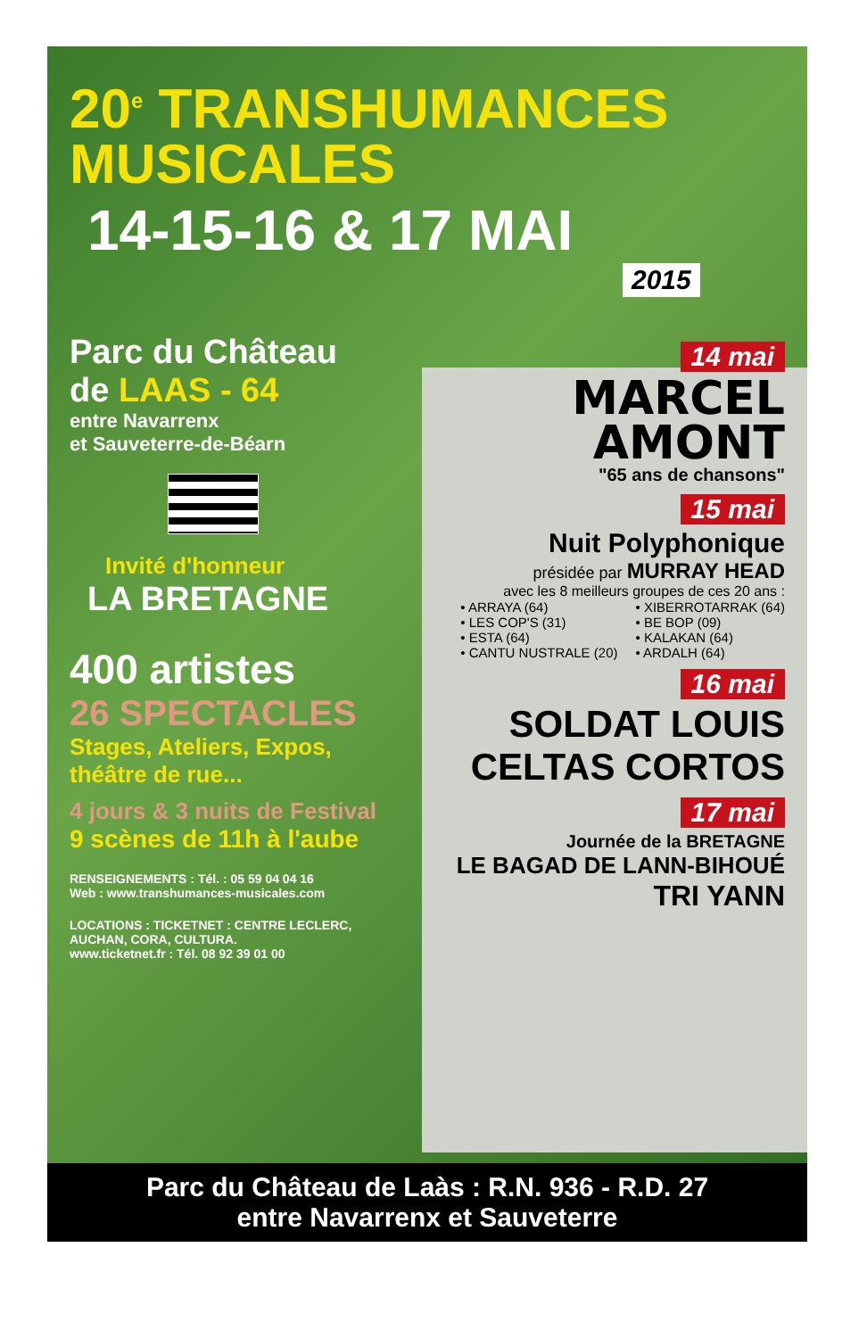20<sup>e</sup> TRANSHUMANCES
MUSICALES
14-15-16 & 17 MAI
2015
Parc du Château
de LAAS - 64
entre Navarrenx
et Sauveterre-de-Béarn
Invité d'honneur
LA BRETAGNE
400 artistes
26 SPECTACLES
Stages, Ateliers, Expos,
théâtre de rue...
4 jours & 3 nuits de Festival
9 scènes de 11h à l'aube
RENSEIGNEMENTS : Tél. : 05 59 04 04 16
Web : www.transhumances-musicales.com
LOCATIONS : TICKETNET : CENTRE LECLERC,
AUCHAN, CORA, CULTURA.
www.ticketnet.fr : Tél. 08 92 39 01 00
14 mai
MARCEL
AMONT
"65 ans de chansons"
15 mai
Nuit Polyphonique
présidée par MURRAY HEAD
avec les 8 meilleurs groupes de ces 20 ans :
• ARRAYA (64)
• LES COP'S (31)
• ESTA (64)
• CANTU NUSTRALE (20)
• XIBERROTARRAK (64)
• BE BOP (09)
• KALAKAN (64)
• ARDALH (64)
16 mai
SOLDAT LOUIS
CELTAS CORTOS
17 mai
Journée de la BRETAGNE
LE BAGAD DE LANN-BIHOUÉ
TRI YANN
Parc du Château de Laàs : R.N. 936 - R.D. 27
entre Navarrenx et Sauveterre